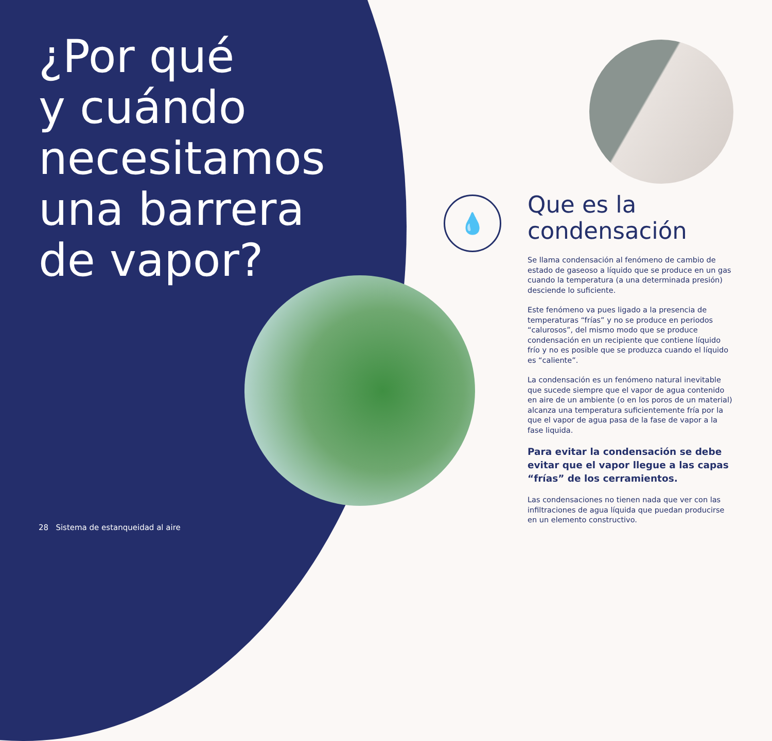¿Por qué
y cuándo
necesitamos
una barrera
de vapor?
💧
Que es la
condensación
Se llama condensación al fenómeno de cambio de estado de gaseoso a líquido que se produce en un gas cuando la temperatura (a una determinada presión) desciende lo suficiente.
Este fenómeno va pues ligado a la presencia de temperaturas “frías” y no se produce en periodos “calurosos”, del mismo modo que se produce condensación en un recipiente que contiene líquido frío y no es posible que se produzca cuando el líquido es “caliente”.
La condensación es un fenómeno natural inevitable que sucede siempre que el vapor de agua contenido en aire de un ambiente (o en los poros de un material) alcanza una temperatura suficientemente fría por la que el vapor de agua pasa de la fase de vapor a la fase liquida.
Para evitar la condensación se debe evitar que el vapor llegue a las capas “frías” de los cerramientos.
Las condensaciones no tienen nada que ver con las infiltraciones de agua líquida que puedan producirse en un elemento constructivo.
28 Sistema de estanqueidad al aire